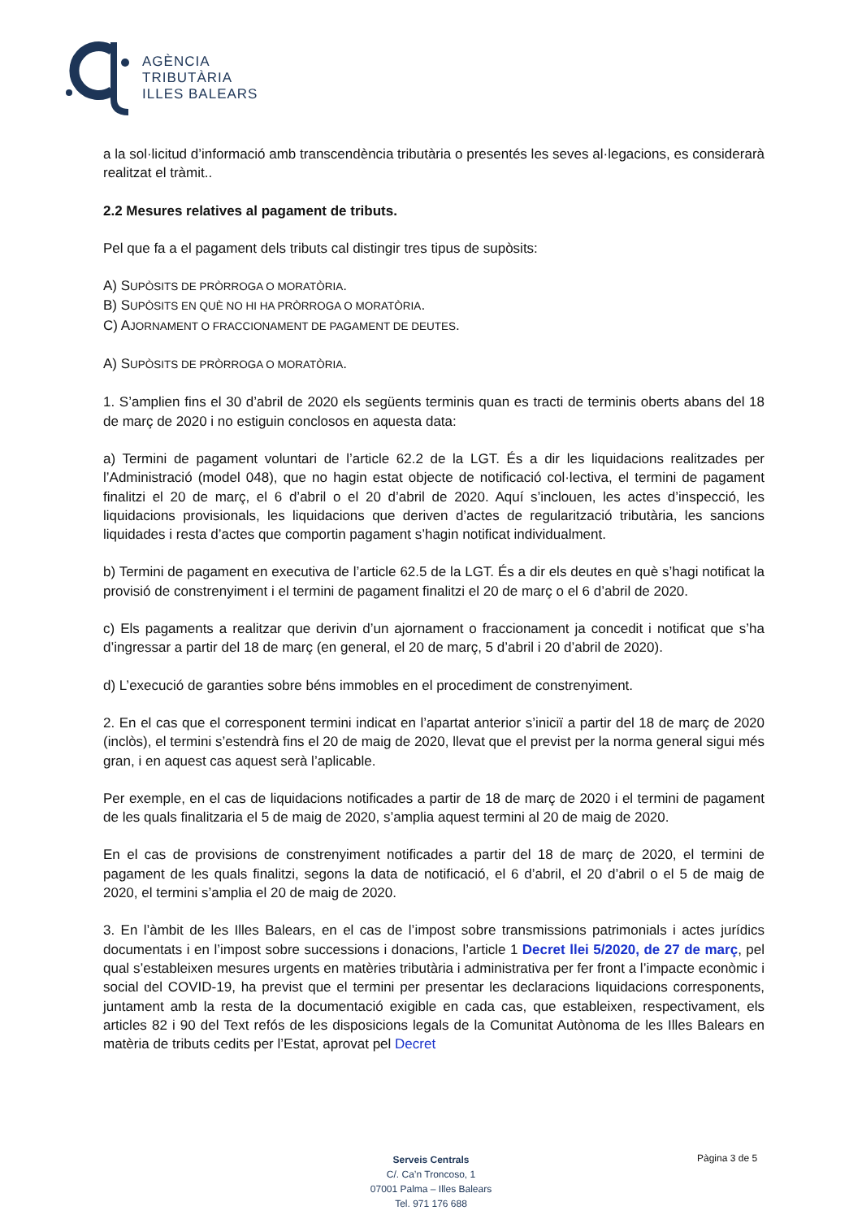AGÈNCIA
TRIBUTÀRIA
ILLES BALEARS
a la sol·licitud d’informació amb transcendència tributària o presentés les seves al·legacions, es considerarà realitzat el tràmit..
2.2 Mesures relatives al pagament de tributs.
Pel que fa a el pagament dels tributs cal distingir tres tipus de supòsits:
A) SUPÒSITS DE PRÒRROGA O MORATÒRIA.
B) SUPÒSITS EN QUÈ NO HI HA PRÒRROGA O MORATÒRIA.
C) AJORNAMENT O FRACCIONAMENT DE PAGAMENT DE DEUTES.
A) SUPÒSITS DE PRÒRROGA O MORATÒRIA.
1. S’amplien fins el 30 d’abril de 2020 els següents terminis quan es tracti de terminis oberts abans del 18 de març de 2020 i no estiguin conclosos en aquesta data:
a) Termini de pagament voluntari de l’article 62.2 de la LGT. És a dir les liquidacions realitzades per l’Administració (model 048), que no hagin estat objecte de notificació col·lectiva, el termini de pagament finalitzi el 20 de març, el 6 d’abril o el 20 d’abril de 2020. Aquí s’inclouen, les actes d’inspecció, les liquidacions provisionals, les liquidacions que deriven d’actes de regularització tributària, les sancions liquidades i resta d’actes que comportin pagament s’hagin notificat individualment.
b) Termini de pagament en executiva de l’article 62.5 de la LGT. És a dir els deutes en què s’hagi notificat la provisió de constrenyiment i el termini de pagament finalitzi el 20 de març o el 6 d’abril de 2020.
c) Els pagaments a realitzar que derivin d’un ajornament o fraccionament ja concedit i notificat que s’ha d’ingressar a partir del 18 de març (en general, el 20 de març, 5 d’abril i 20 d’abril de 2020).
d) L’execució de garanties sobre béns immobles en el procediment de constrenyiment.
2. En el cas que el corresponent termini indicat en l’apartat anterior s’iniciï a partir del 18 de març de 2020 (inclòs), el termini s’estendrà fins el 20 de maig de 2020, llevat que el previst per la norma general sigui més gran, i en aquest cas aquest serà l’aplicable.
Per exemple, en el cas de liquidacions notificades a partir de 18 de març de 2020 i el termini de pagament de les quals finalitzaria el 5 de maig de 2020, s’amplia aquest termini al 20 de maig de 2020.
En el cas de provisions de constrenyiment notificades a partir del 18 de març de 2020, el termini de pagament de les quals finalitzi, segons la data de notificació, el 6 d’abril, el 20 d’abril o el 5 de maig de 2020, el termini s’amplia el 20 de maig de 2020.
3. En l’àmbit de les Illes Balears, en el cas de l’impost sobre transmissions patrimonials i actes jurídics documentats i en l’impost sobre successions i donacions, l’article 1 Decret llei 5/2020, de 27 de març, pel qual s’estableixen mesures urgents en matèries tributària i administrativa per fer front a l’impacte econòmic i social del COVID-19, ha previst que el termini per presentar les declaracions liquidacions corresponents, juntament amb la resta de la documentació exigible en cada cas, que estableixen, respectivament, els articles 82 i 90 del Text refós de les disposicions legals de la Comunitat Autònoma de les Illes Balears en matèria de tributs cedits per l’Estat, aprovat pel Decret
Serveis Centrals
C/. Ca’n Troncoso, 1
07001 Palma – Illes Balears
Tel. 971 176 688
Pàgina 3 de 5